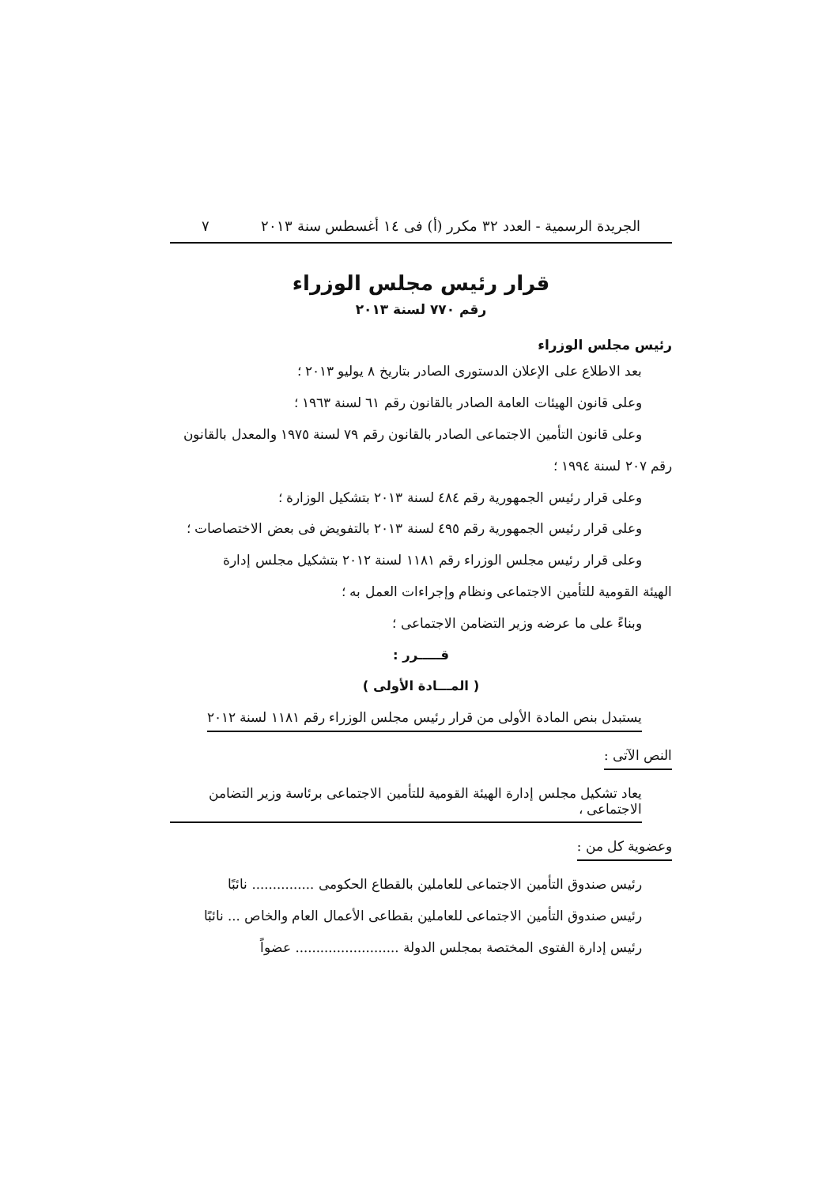الجريدة الرسمية - العدد ٣٢ مكرر (أ) فى ١٤ أغسطس سنة ٢٠١٣ ٧
قرار رئيس مجلس الوزراء
رقم ٧٧٠ لسنة ٢٠١٣
رئيس مجلس الوزراء
بعد الاطلاع على الإعلان الدستورى الصادر بتاريخ ٨ يوليو ٢٠١٣ ؛
وعلى قانون الهيئات العامة الصادر بالقانون رقم ٦١ لسنة ١٩٦٣ ؛
وعلى قانون التأمين الاجتماعى الصادر بالقانون رقم ٧٩ لسنة ١٩٧٥ والمعدل بالقانون
رقم ٢٠٧ لسنة ١٩٩٤ ؛
وعلى قرار رئيس الجمهورية رقم ٤٨٤ لسنة ٢٠١٣ بتشكيل الوزارة ؛
وعلى قرار رئيس الجمهورية رقم ٤٩٥ لسنة ٢٠١٣ بالتفويض فى بعض الاختصاصات ؛
وعلى قرار رئيس مجلس الوزراء رقم ١١٨١ لسنة ٢٠١٢ بتشكيل مجلس إدارة
الهيئة القومية للتأمين الاجتماعى ونظام وإجراءات العمل به ؛
وبناءً على ما عرضه وزير التضامن الاجتماعى ؛
قـــــرر :
( المـــادة الأولى )
يستبدل بنص المادة الأولى من قرار رئيس مجلس الوزراء رقم ١١٨١ لسنة ٢٠١٢
النص الآتى :
يعاد تشكيل مجلس إدارة الهيئة القومية للتأمين الاجتماعى برئاسة وزير التضامن الاجتماعى ،
وعضوية كل من :
رئيس صندوق التأمين الاجتماعى للعاملين بالقطاع الحكومى ............... نائبًا
رئيس صندوق التأمين الاجتماعى للعاملين بقطاعى الأعمال العام والخاص ... نائبًا
رئيس إدارة الفتوى المختصة بمجلس الدولة ......................... عضواً